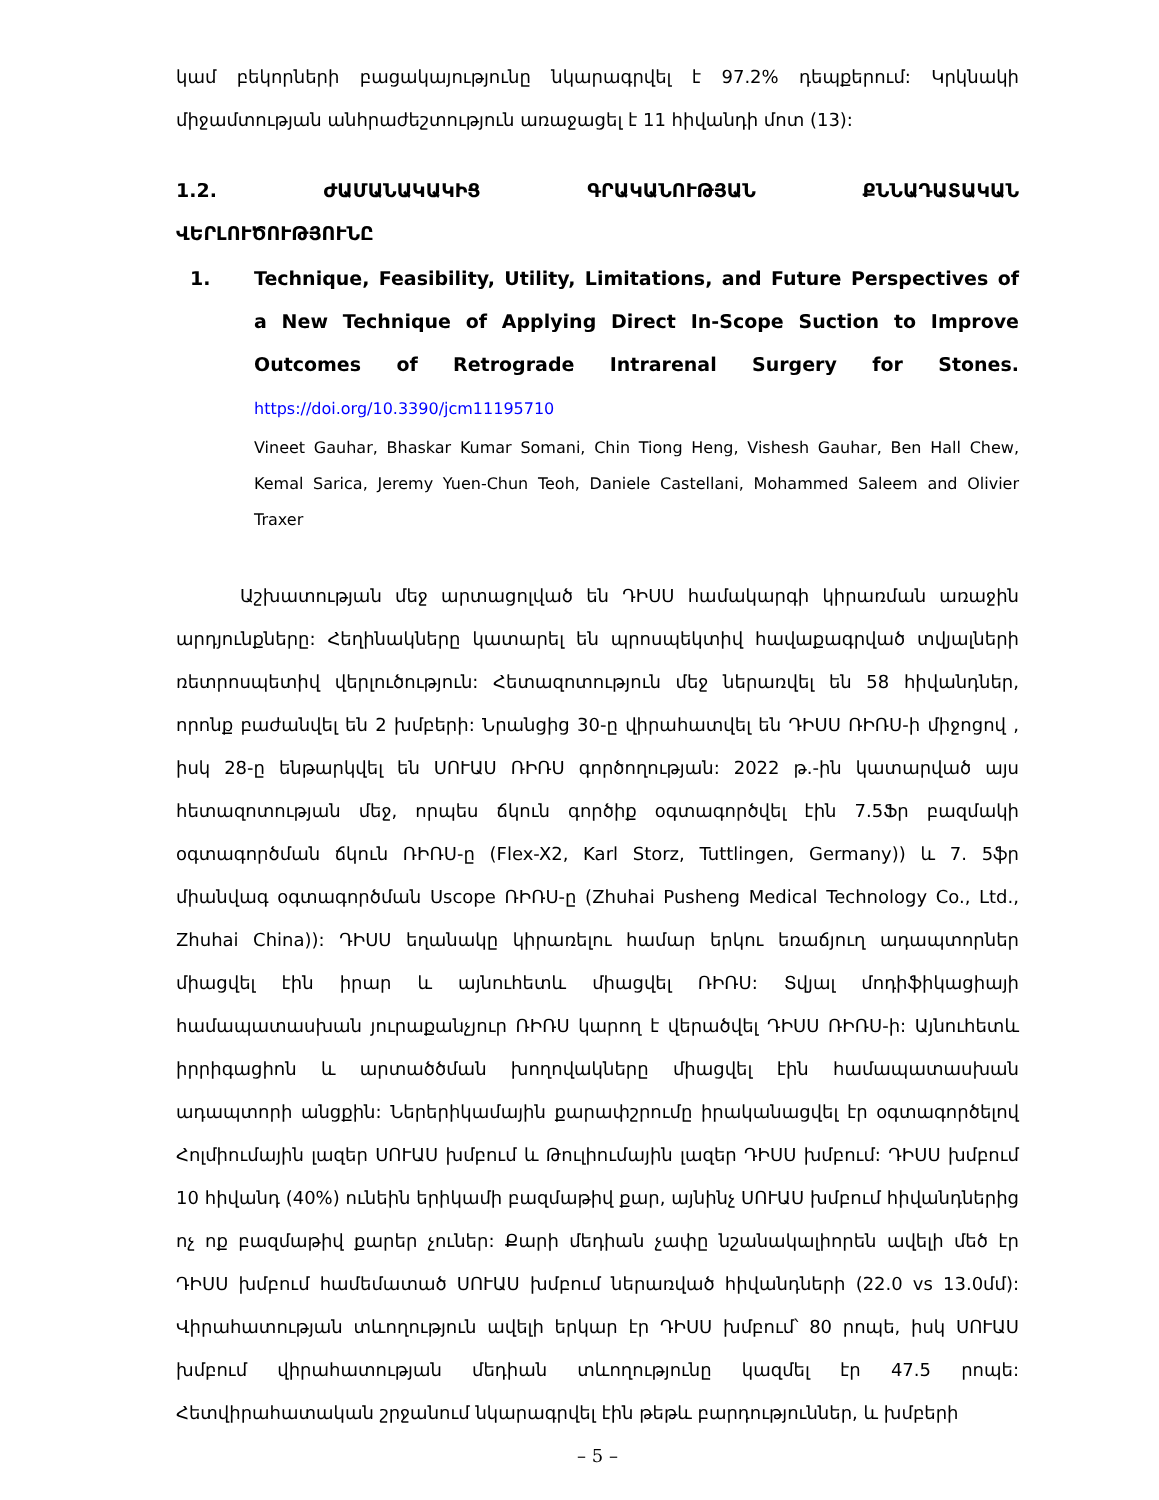կամ բեկորների բացակայությունը նկարագրվել է 97.2% դեպքերում: Կրկնակի միջամտության անհրաժեշտություն առաջացել է 11 հիվանդի մոտ (13):
1.2. ԺԱՄԱՆԱԿԱԿԻՑ ԳՐԱԿԱՆՈՒԹՅԱՆ ՔՆՆԱԴԱՏԱԿԱՆ
ՎԵՐԼՈՒԾՈՒԹՅՈՒՆԸ
1. Technique, Feasibility, Utility, Limitations, and Future Perspectives of a New Technique of Applying Direct In-Scope Suction to Improve Outcomes of Retrograde Intrarenal Surgery for Stones. https://doi.org/10.3390/jcm11195710
Vineet Gauhar, Bhaskar Kumar Somani, Chin Tiong Heng, Vishesh Gauhar, Ben Hall Chew, Kemal Sarica, Jeremy Yuen-Chun Teoh, Daniele Castellani, Mohammed Saleem and Olivier Traxer
Աշխատության մեջ արտացոլված են ԴԻՍՍ համակարգի կիրառման առաջին արդյունքները: Հեղինակները կատարել են պրոսպեկտիվ հավաքագրված տվյալների ռետրոսպետիվ վերլուծություն: Հետազոտություն մեջ ներառվել են 58 հիվանդներ, որոնք բաժանվել են 2 խմբերի: Նրանցից 30-ը վիրահատվել են ԴԻՍՍ ՌԻՌՍ-ի միջոցով , իսկ 28-ը ենթարկվել են ՍՈՒԱՍ ՌԻՌՍ գործողության: 2022 թ.-ին կատարված այս հետազոտության մեջ, որպես ճկուն գործիք օգտագործվել էին 7.5Ֆր բազմակի օգտագործման ճկուն ՌԻՌՍ-ը (Flex-X2, Karl Storz, Tuttlingen, Germany)) և 7. 5ֆր միանվագ օգտագործման Uscope ՌԻՌՍ-ը (Zhuhai Pusheng Medical Technology Co., Ltd., Zhuhai China)): ԴԻՍՍ եղանակը կիրառելու համար երկու եռաճյուղ ադապտորներ միացվել էին իրար և այնուհետև միացվել ՌԻՌՍ: Տվյալ մոդիֆիկացիայի համապատասխան յուրաքանչյուր ՌԻՌՍ կարող է վերածվել ԴԻՍՍ ՌԻՌՍ-ի: Այնուհետև իրրիգացիոն և արտածծման խողովակները միացվել էին համապատասխան ադապտորի անցքին: Ներերիկամային քարափշրումը իրականացվել էր օգտագործելով Հոլմիումային լազեր ՍՈՒԱՍ խմբում և Թուլիումային լազեր ԴԻՍՍ խմբում: ԴԻՍՍ խմբում 10 հիվանդ (40%) ունեին երիկամի բազմաթիվ քար, այնինչ ՍՈՒԱՍ խմբում հիվանդներից ոչ ոք բազմաթիվ քարեր չուներ: Քարի մեդիան չափը նշանակալիորեն ավելի մեծ էր ԴԻՍՍ խմբում համեմատած ՍՈՒԱՍ խմբում ներառված հիվանդների (22.0 vs 13.0մմ): Վիրահատության տևողություն ավելի երկար էր ԴԻՍՍ խմբում՝ 80 րոպե, իսկ ՍՈՒԱՍ խմբում վիրահատության մեդիան տևողությունը կազմել էր 47.5 րոպե: Հետվիրահատական շրջանում նկարագրվել էին թեթև բարդություններ, և խմբերի
– 5 –